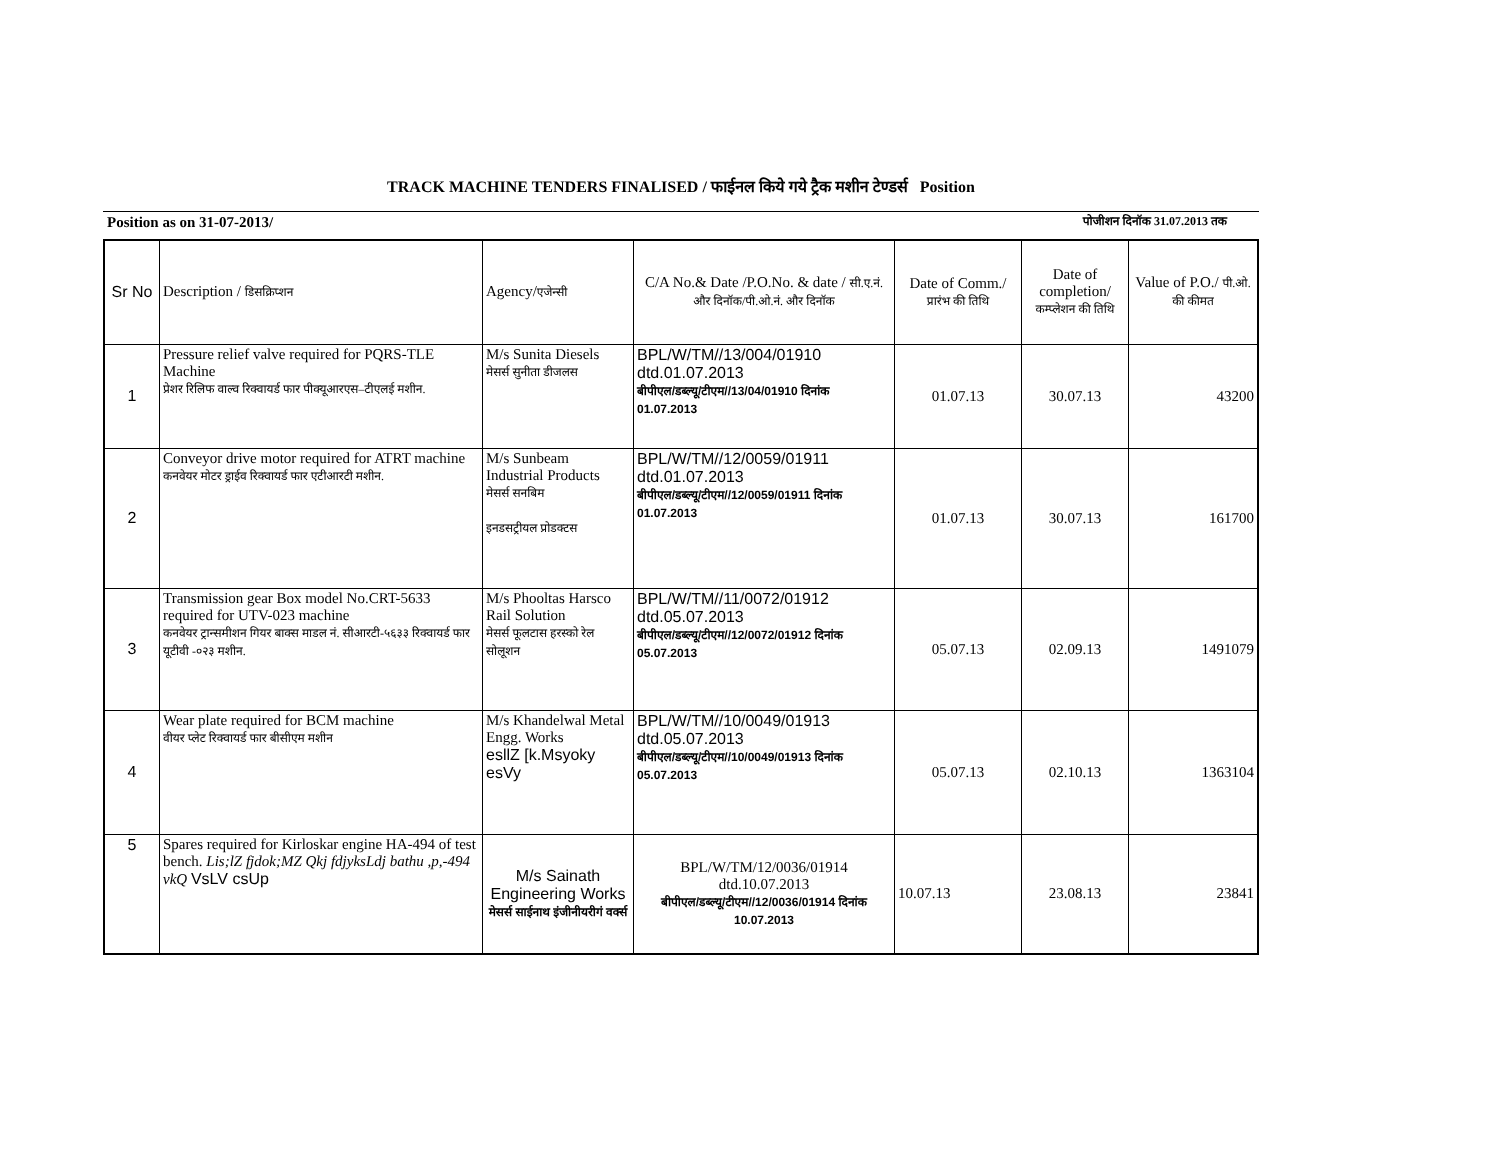TRACK MACHINE TENDERS FINALISED / फाईनल किये गये ट्रैक मशीन टेण्डर्स Position
Position as on 31-07-2013/ पोजीशन दिनॉक 31.07.2013 तक
| Sr No | Description / डिसक्रिप्शन | Agency/ एजेन्सी | C/A No.& Date /P.O.No. & date / सी.ए.नं. और दिनॉक/पी.ओ.नं. और दिनॉक | Date of Comm./ प्रारंभ की तिथि | Date of completion/ कम्प्लेशन की तिथि | Value of P.O./ पी.ओ. की कीमत |
| --- | --- | --- | --- | --- | --- | --- |
| 1 | Pressure relief valve required for PQRS-TLE Machine प्रेशर रिलिफ वाल्व रिक्वायर्ड फार पीक्यूआरएस–टीएलई मशीन. | M/s Sunita Diesels मेसर्स सुनीता डीजलस | BPL/W/TM//13/004/01910 dtd.01.07.2013 बीपीएल/डब्ल्यू/टीएम//13/04/01910 दिनांक 01.07.2013 | 01.07.13 | 30.07.13 | 43200 |
| 2 | Conveyor drive motor required for ATRT machine कनवेयर मोटर ड्राईव रिक्वायर्ड फार एटीआरटी मशीन. | M/s Sunbeam Industrial Products मेसर्स सनबिम इनडसट्रीयल प्रोडक्टस | BPL/W/TM//12/0059/01911 dtd.01.07.2013 बीपीएल/डब्ल्यू/टीएम//12/0059/01911 दिनांक 01.07.2013 | 01.07.13 | 30.07.13 | 161700 |
| 3 | Transmission gear Box model No.CRT-5633 required for UTV-023 machine कनवेयर ट्रान्समीशन गियर बाक्स माडल नं. सीआरटी-५६३३ रिक्वायर्ड फार यूटीवी -०२३ मशीन. | M/s Phooltas Harsco Rail Solution मेसर्स फूलटास हरस्को रेल सोलूशन | BPL/W/TM//11/0072/01912 dtd.05.07.2013 बीपीएल/डब्ल्यू/टीएम//12/0072/01912 दिनांक 05.07.2013 | 05.07.13 | 02.09.13 | 1491079 |
| 4 | Wear plate required for BCM machine वीयर प्लेट रिक्वायर्ड फार बीसीएम मशीन | M/s Khandelwal Metal Engg. Works esllZ [k.Msyoky esVy | BPL/W/TM//10/0049/01913 dtd.05.07.2013 बीपीएल/डब्ल्यू/टीएम//10/0049/01913 दिनांक 05.07.2013 | 05.07.13 | 02.10.13 | 1363104 |
| 5 | Spares required for Kirloskar engine HA-494 of test bench. Lis;lZ fjdok;MZ Qkj fdjyksLdj bathu ,p,-494 vkQ VsLV csUp | M/s Sainath Engineering Works मेसर्स साईनाथ इंजीनीयरीगं वर्क्स | BPL/W/TM/12/0036/01914 dtd.10.07.2013 बीपीएल/डब्ल्यू/टीएम//12/0036/01914 दिनांक 10.07.2013 | 10.07.13 | 23.08.13 | 23841 |